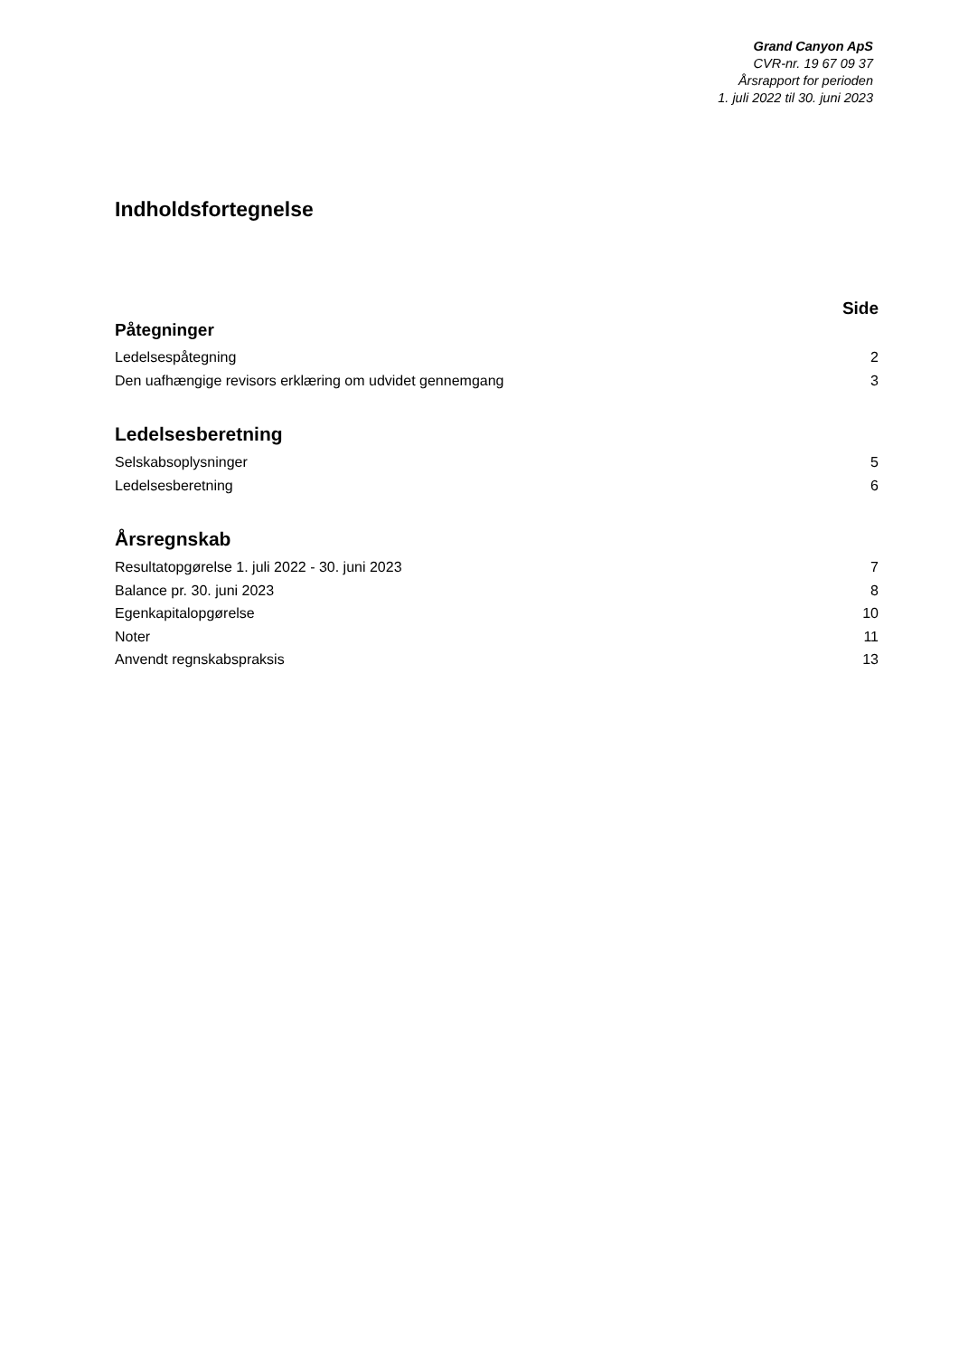Grand Canyon ApS
CVR-nr. 19 67 09 37
Årsrapport for perioden
1. juli 2022 til 30. juni 2023
Indholdsfortegnelse
Side
Påtegninger
Ledelsespåtegning 2
Den uafhængige revisors erklæring om udvidet gennemgang 3
Ledelsesberetning
Selskabsoplysninger 5
Ledelsesberetning 6
Årsregnskab
Resultatopgørelse 1. juli 2022 - 30. juni 2023 7
Balance pr. 30. juni 2023 8
Egenkapitalopgørelse 10
Noter 11
Anvendt regnskabspraksis 13